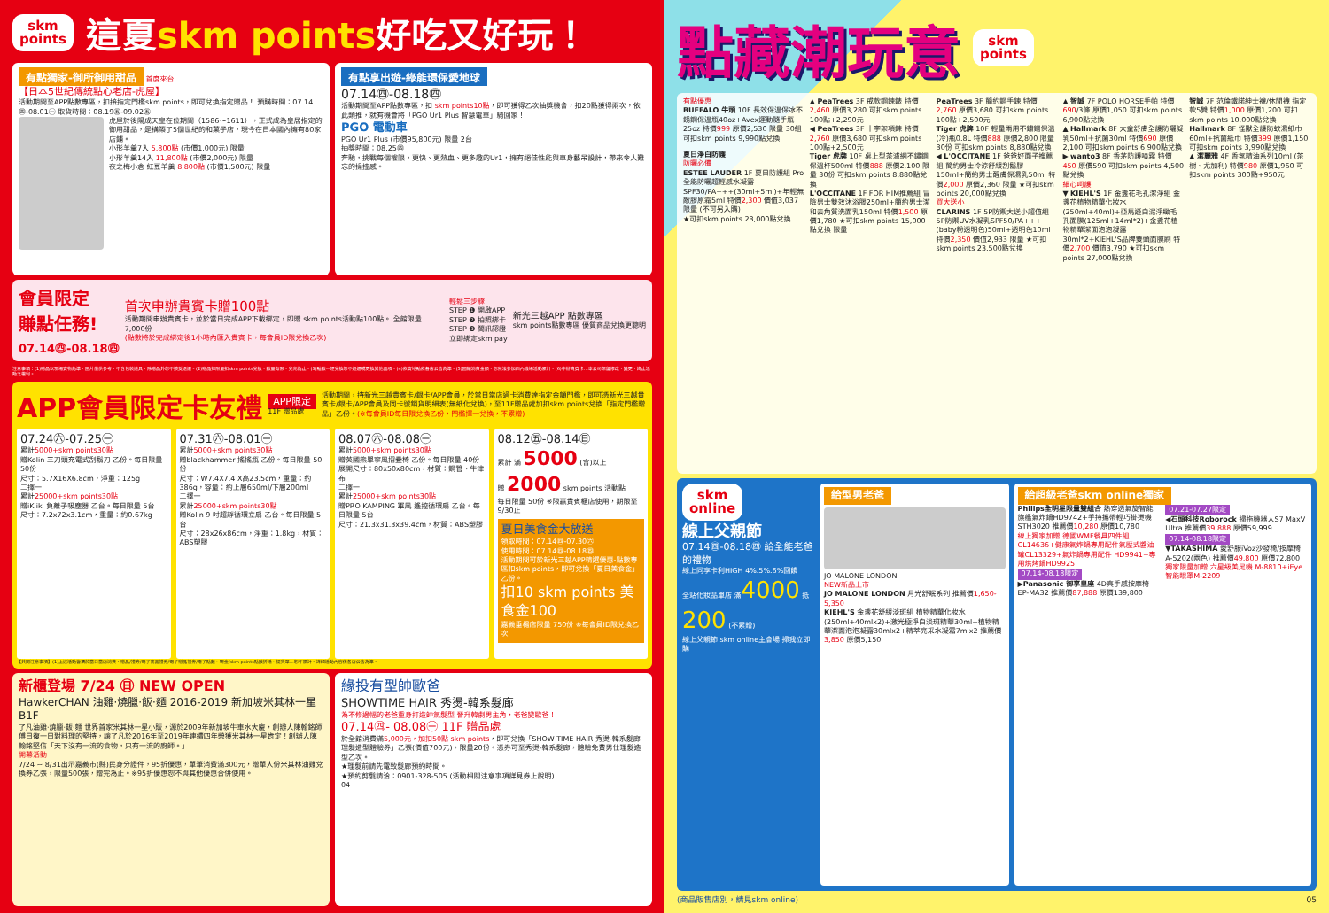skm
points
這夏skm points好吃又好玩！
有點獨家-御所御用甜品
首度來台
【日本5世紀傳統點心老店-虎屋】
活動期間至APP點數專區，扣接指定門檻skm points，即可兌換指定贈品！ 預購時間：07.14㊃-08.01㊀ 取貨時間：08.19㊄-09.02㊄
虎屋於後陽成天皇在位期間（1586～1611），正式成為皇居指定的御用甜品，是構築了5個世紀的和菓子店，現今在日本國內擁有80家店鋪。
小形羊羹7入 5,800點 (市價1,000元) 限量
小形羊羹14入 11,800點 (市價2,000元) 限量
夜之梅小倉 紅豆羊羹 8,800點 (市價1,500元) 限量
有點享出遊-綠能環保愛地球
07.14㊃-08.18㊃
活動期間至APP點數專區，扣 skm points10點，即可獲得乙次抽獎機會，扣20點獲得兩次，依此類推，就有機會將「PGO Ur1 Plus 智慧電車」騎回家！
PGO 電動車
PGO Ur1 Plus (市價95,800元) 限量 2台
抽獎時間：08.25㊃
奔馳，挑戰每個權限，更快、更熱血、更多趣的Ur1，擁有絕佳性能與車身藝吊設計，帶來令人難忘的操控感。
會員限定
賺點任務!
07.14㊃-08.18㊃
首次申辦貴賓卡贈100點
活動期間申辦貴賓卡，並於當日完成APP下載綁定，即贈 skm points活動點100點。 全館限量 7,000份
(點數將於完成綁定後1小時內匯入貴賓卡，每會員ID限兌換乙次)
輕鬆三步驟
STEP ❶ 開啟APP
STEP ❷ 拍照綁卡
STEP ❸ 簡訊認證
立即綁定skm pay
新光三越APP 點數專區
skm points點數專區 優質商品兌換更聰明
注意事項：(1)贈品以現場實物為準，圖片僅供參考，不含包裝道具，除贈品外恕不接受退還。(2)贈品採限量扣skm points兌換，數量有限，兌完為止。(3)點數一經兌換恕不退還或更換其他品項。(4)依實地點依各店公告為準。(5)回饋消費金額，恕無法參加四內機場活動累計。(6)申辦貴賓卡…本公司保留修改、變更、終止活動之權利。
APP會員限定卡友禮
APP限定
11F 贈品處
活動期間，持新光三越貴賓卡/銀卡/APP會員，於當日當店過卡消費達指定金額門檻，即可憑新光三越貴賓卡/銀卡/APP會員及同卡號銷貨明細表(無紙化兌換)，至11F贈品處加扣skm points兌換「指定門檻贈品」乙份。(※每會員ID每日限兌換乙份，門檻擇一兌換，不累贈)
07.24㊅-07.25㊀
累計5000+skm points30點
贈Kolin 三刀頭充電式刮鬍刀 乙份。每日限量 50份
尺寸：5.7X16X6.8cm，淨重：125g
二擇一
累計25000+skm points30點
贈iKiiki 負離子吸塵器 乙台。每日限量 5台
尺寸：7.2x72x3.1cm，重量：約0.67kg
07.31㊅-08.01㊀
累計5000+skm points30點
贈blackhammer 搖搖瓶 乙份。每日限量 50份
尺寸：W7.4X7.4 X高23.5cm，重量：約386g，容量：約上層650ml/下層200ml
二擇一
累計25000+skm points30點
贈Kolin 9 吋超靜循環立扇 乙台。每日限量 5台
尺寸：28x26x86cm，淨重：1.8kg，材質：ABS塑膠
08.07㊅-08.08㊀
累計5000+skm points30點
贈英國熊單寧風摺疊椅 乙份。每日限量 40份
展開尺寸：80x50x80cm，材質：鋼管、牛津布
二擇一
累計25000+skm points30點
贈PRO KAMPING 軍風 遙控循環扇 乙台。每日限量 5台
尺寸：21.3x31.3x39.4cm，材質：ABS塑膠
08.12㊄-08.14㊐
累計 滿 5000 (含)以上
贈 2000 skm points 活動點
每日限量 50份 ※限贏貴賓櫃店使用，期限至9/30止
夏日美食金大放送
領取時間：07.14㊃-07.30㊅
使用時間：07.14㊃-08.18㊃
活動期間可於新光三越APP精選優惠-點數專區扣skm points，即可兌換「夏日美食金」乙份。
扣10 skm points 美食金100
嘉義垂楊店限量 750份 ※每會員ID限兌換乙次
【共同注意事項】(1)上述活動皆須於當日當店消費，贈品/禮券/電子商品禮券/電子贈品禮券/電子點數、現金/skm points點數折抵、提貨單…恕不累計。詳細活動內容依各店公告為準。
新櫃登場 7/24 ㊐ NEW OPEN
HawkerCHAN 油雞·燒臘·飯·麵 2016-2019 新加坡米其林一星 B1F
了凡油雞·燒臘·飯·麵 世界首家米其林一星小販，源於2009年新加坡牛車水大廈，創辦人陳翰銘師傅日復一日對料理的堅持，讓了凡於2016年至2019年連續四年榮獲米其林一星肯定！創辦人陳翰銘堅信「天下沒有一流的食物，只有一流的廚師。」
開幕活動
7/24 ~ 8/31出示嘉義市(縣)民身分證件，95折優惠，單筆消費滿300元，贈單人份米其林油雞兌換券乙張，限量500張，贈完為止。※95折優惠恕不與其他優惠合併使用。
緣投有型帥歐爸
SHOWTIME HAIR 秀燙-韓系髮廊
為不修邊幅的老爸重身打造帥氣髮型 晉升韓劇男主角，老爸變歐爸！
07.14㊃- 08.08㊀ 11F 贈品處
於全館消費滿5,000元，加扣50點 skm points，即可兌換「SHOW TIME HAIR 秀燙-韓系髮廊理髮造型體驗券」乙張(價值700元)，限量20份。憑券可至秀燙-韓系髮廊，體驗免費男仕理髮造型乙次。
★理髮前請先電致髮廊預約時間。
★預約剪髮請洽：0901-328-505 (活動相關注意事項詳見券上說明)
04
點藏潮玩意
skm
points
有點優惠
BUFFALO 牛頭 10F 長效保溫保冰不銹鋼保溫瓶40oz+Avex運動隨手瓶25oz 特價999 原價2,530 限量 30組 可扣skm points 9,990點兌換
夏日淨白防護
防曬必備
ESTEE LAUDER 1F 夏日防護組 Pro全能防曬超輕感水凝露 SPF30/PA+++(30ml+5ml)+年輕無敵膠原霜5ml 特價2,300 價值3,037 限量 (不可另入購)
★可扣skm points 23,000點兌換
▲ PeaTrees 3F 戒款鋼鍊錶 特價2,460 原價3,280 可扣skm points 100點+2,290元
◀ PeaTrees 3F 十字架項鍊 特價2,760 原價3,680 可扣skm points 100點+2,500元
Tiger 虎牌 10F 桌上型茶濾網不鏽鋼保溫杯500ml 特價888 原價2,100 限量 30份 可扣skm points 8,880點兌換
L'OCCITANE 1F FOR HIM推薦組 冒險男士雙效沐浴膠250ml+簡約男士潔和去角質洗面乳150ml 特價1,500 原價1,780 ★可扣skm points 15,000點兌換 限量
PeaTrees 3F 簡約鋼手鍊 特價2,760 原價3,680 可扣skm points 100點+2,500元
Tiger 虎牌 10F 輕量兩用不鏽鋼保溫(冷)瓶0.8L 特價888 原價2,800 限量 30份 可扣skm points 8,880點兌換
◀ L'OCCITANE 1F 爸爸好面子推薦組 簡約男士冷涼舒緩刮鬍膠150ml+簡約男士醒膚保濕乳50ml 特價2,000 原價2,360 限量 ★可扣skm points 20,000點兌換
買大送小
CLARINS 1F 5P防禦大送小超值組 5P防禦UV水凝乳SPF50/PA+++(baby粉透明色)50ml+透明色10ml 特價2,350 價值2,933 限量 ★可扣skm points 23,500點兌換
▲ 智誠 7F POLO HORSE手帕 特價690/3條 原價1,050 可扣skm points 6,900點兌換
▲ Hallmark 8F 大童舒膚全護防曬凝乳50ml＋抗菌30ml 特價690 原價2,100 可扣skm points 6,900點兌換
▶ wanto3 8F 香茅防護噴霧 特價450 原價590 可扣skm points 4,500點兌換
細心呵護
▼ KIEHL'S 1F 金盞花毛孔潔淨組 金盞花植物精華化妝水(250ml+40ml)+亞馬遜白泥淨緻毛孔面膜(125ml+14ml*2)+金盞花植物精華潔面泡泡凝露30ml*2+KIEHL'S品牌雙頭面膜刷 特價2,700 價值3,790 ★可扣skm points 27,000點兌換
智誠 7F 范倫鐵諾紳士襪/休閒襪 指定款5雙 特價1,000 原價1,200 可扣skm points 10,000點兌換
Hallmark 8F 怪獸全護防蚊濕紙巾60ml+抗菌紙巾 特價399 原價1,150 可扣skm points 3,990點兌換
▲ 潔麗雅 4F 香氛精油系列10ml (茶樹、尤加利) 特價980 原價1,960 可扣skm points 300點+950元
skm
online
線上父親節
07.14㊃-08.18㊃ 給全能老爸的禮物
線上同享卡利HIGH 4%.5%.6%回饋
全站化妝品單店 滿4000 抵200 (不累贈)
線上父親節 skm online主會場 掃我立即購
給型男老爸
JO MALONE LONDON
NEW新品上市
JO MALONE LONDON 月光舒眠系列 推薦價1,650-5,350
KIEHL'S 金盞花舒緩淡斑組 植物精華化妝水(250ml+40mlx2)+激光極淨白淡斑精華30ml+植物精華潔面泡泡凝露30mlx2+精萃亮采水凝霜7mlx2 推薦價3,850 原價5,150
給超級老爸skm online獨家
Philips全明星限量雙組合 熱穿透氣旋智能旗艦氣炸鍋HD9742+手持攜帶輕巧掛燙機 STH3020 推薦價10,280 原價10,780
線上獨家加贈 德國WMF餐具四件組CL14636+健康氣炸鍋專用配件氣壓式醬油罐CL13329+氣炸鍋專用配件 HD9941+專用烘烤鍋HD9925
07.14-08.18限定
▶Panasonic 御享皇座 4D真手感按摩椅 EP-MA32 推薦價87,888 原價139,800
07.21-07.27限定
◀石頭科技Roborock 掃拖機器人S7 MaxV Ultra 推薦價39,888 原價59,999
07.14-08.18限定
▼TAKASHIMA 愛舒服iVoz沙發椅/按摩椅A-5202(兩色) 推薦價49,800 原價72,800
獨家限量加贈 六星級美足機 M-8810+iEye智能眼罩M-2209
(商品販售店別，請見skm online) 05